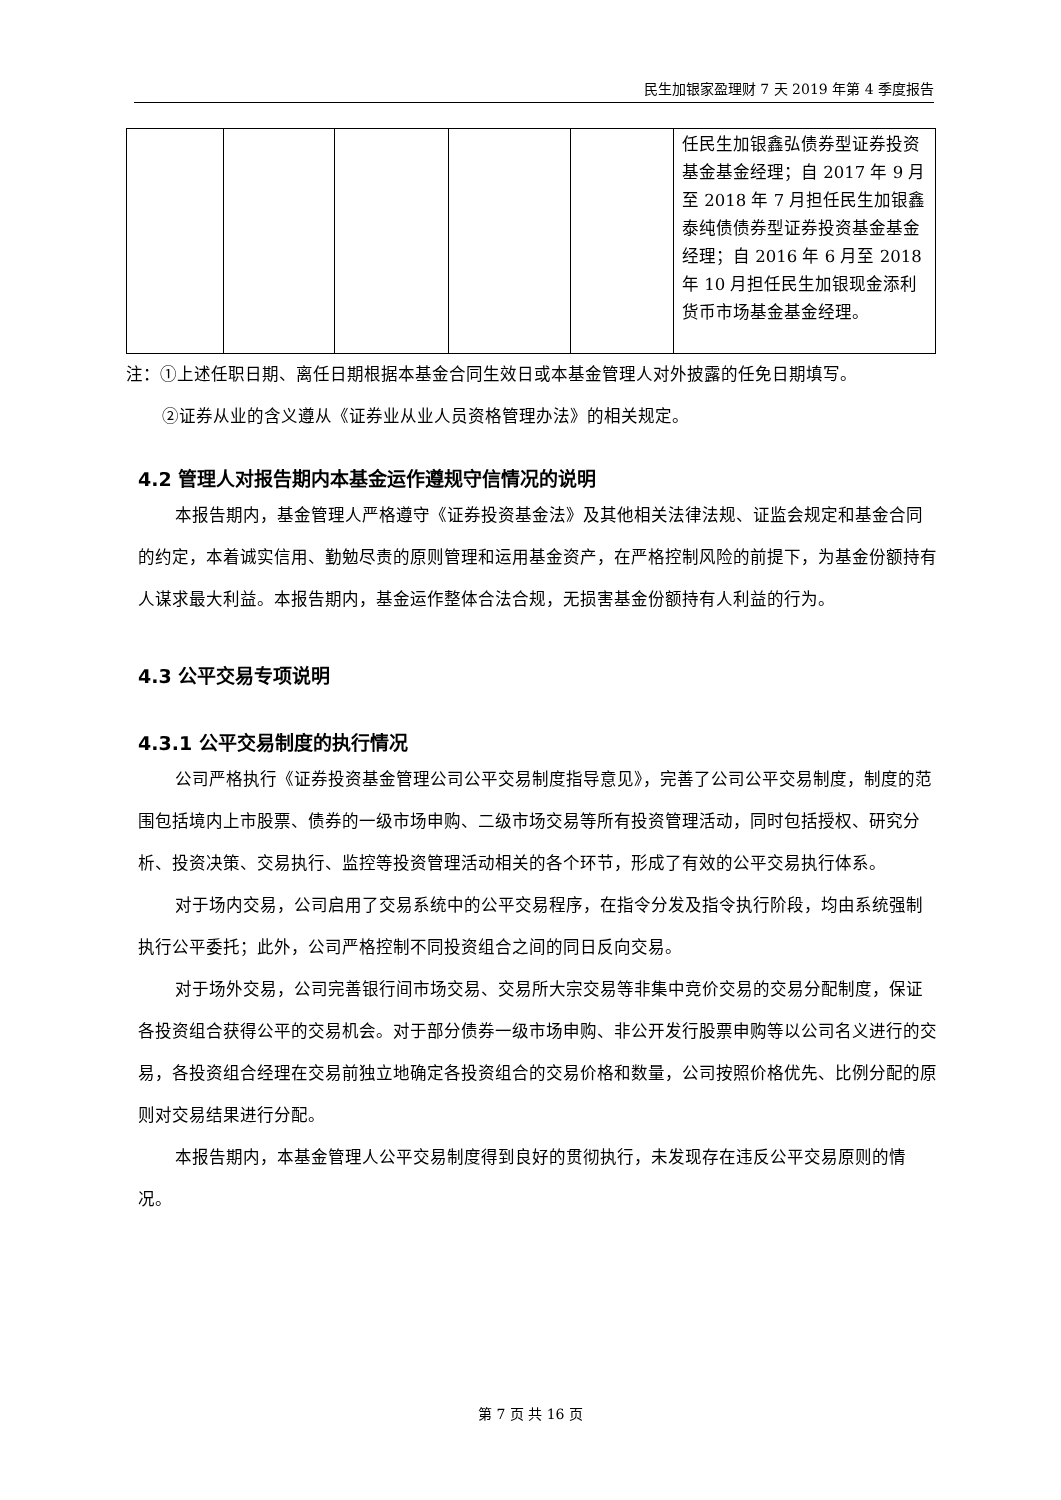民生加银家盈理财 7 天 2019 年第 4 季度报告
| | | | | | 任民生加银鑫弘债券型证券投资基金基金经理；自 2017 年 9 月至 2018 年 7 月担任民生加银鑫泰纯债债券型证券投资基金基金经理；自 2016 年 6 月至 2018 年 10 月担任民生加银现金添利货币市场基金基金经理。 |
注：①上述任职日期、离任日期根据本基金合同生效日或本基金管理人对外披露的任免日期填写。
②证券从业的含义遵从《证券业从业人员资格管理办法》的相关规定。
4.2 管理人对报告期内本基金运作遵规守信情况的说明
本报告期内，基金管理人严格遵守《证券投资基金法》及其他相关法律法规、证监会规定和基金合同的约定，本着诚实信用、勤勉尽责的原则管理和运用基金资产，在严格控制风险的前提下，为基金份额持有人谋求最大利益。本报告期内，基金运作整体合法合规，无损害基金份额持有人利益的行为。
4.3 公平交易专项说明
4.3.1 公平交易制度的执行情况
公司严格执行《证券投资基金管理公司公平交易制度指导意见》，完善了公司公平交易制度，制度的范围包括境内上市股票、债券的一级市场申购、二级市场交易等所有投资管理活动，同时包括授权、研究分析、投资决策、交易执行、监控等投资管理活动相关的各个环节，形成了有效的公平交易执行体系。
对于场内交易，公司启用了交易系统中的公平交易程序，在指令分发及指令执行阶段，均由系统强制执行公平委托；此外，公司严格控制不同投资组合之间的同日反向交易。
对于场外交易，公司完善银行间市场交易、交易所大宗交易等非集中竞价交易的交易分配制度，保证各投资组合获得公平的交易机会。对于部分债券一级市场申购、非公开发行股票申购等以公司名义进行的交易，各投资组合经理在交易前独立地确定各投资组合的交易价格和数量，公司按照价格优先、比例分配的原则对交易结果进行分配。
本报告期内，本基金管理人公平交易制度得到良好的贯彻执行，未发现存在违反公平交易原则的情况。
第 7 页 共 16 页